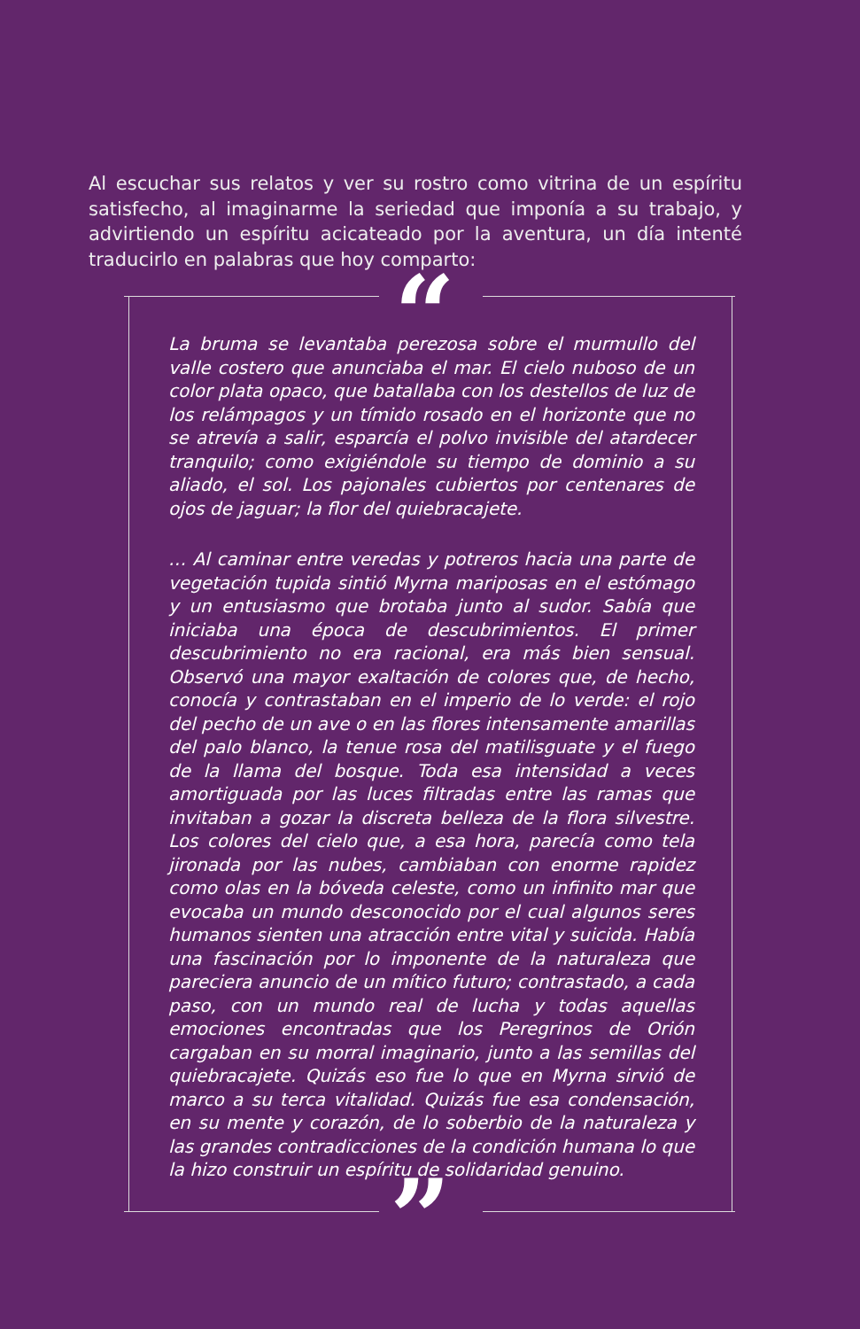Al escuchar sus relatos y ver su rostro como vitrina de un espíritu satisfecho, al imaginarme la seriedad que imponía a su trabajo, y advirtiendo un espíritu acicateado por la aventura, un día intenté traducirlo en palabras que hoy comparto:
“
”
La bruma se levantaba perezosa sobre el murmullo del valle costero que anunciaba el mar. El cielo nuboso de un color plata opaco, que batallaba con los destellos de luz de los relámpagos y un tímido rosado en el horizonte que no se atrevía a salir, esparcía el polvo invisible del atardecer tranquilo; como exigiéndole su tiempo de dominio a su aliado, el sol. Los pajonales cubiertos por centenares de ojos de jaguar; la flor del quiebracajete.
… Al caminar entre veredas y potreros hacia una parte de vegetación tupida sintió Myrna mariposas en el estómago y un entusiasmo que brotaba junto al sudor. Sabía que iniciaba una época de descubrimientos. El primer descubrimiento no era racional, era más bien sensual. Observó una mayor exaltación de colores que, de hecho, conocía y contrastaban en el imperio de lo verde: el rojo del pecho de un ave o en las flores intensamente amarillas del palo blanco, la tenue rosa del matilisguate y el fuego de la llama del bosque. Toda esa intensidad a veces amortiguada por las luces filtradas entre las ramas que invitaban a gozar la discreta belleza de la flora silvestre. Los colores del cielo que, a esa hora, parecía como tela jironada por las nubes, cambiaban con enorme rapidez como olas en la bóveda celeste, como un infinito mar que evocaba un mundo desconocido por el cual algunos seres humanos sienten una atracción entre vital y suicida. Había una fascinación por lo imponente de la naturaleza que pareciera anuncio de un mítico futuro; contrastado, a cada paso, con un mundo real de lucha y todas aquellas emociones encontradas que los Peregrinos de Orión cargaban en su morral imaginario, junto a las semillas del quiebracajete. Quizás eso fue lo que en Myrna sirvió de marco a su terca vitalidad. Quizás fue esa condensación, en su mente y corazón, de lo soberbio de la naturaleza y las grandes contradicciones de la condición humana lo que la hizo construir un espíritu de solidaridad genuino.